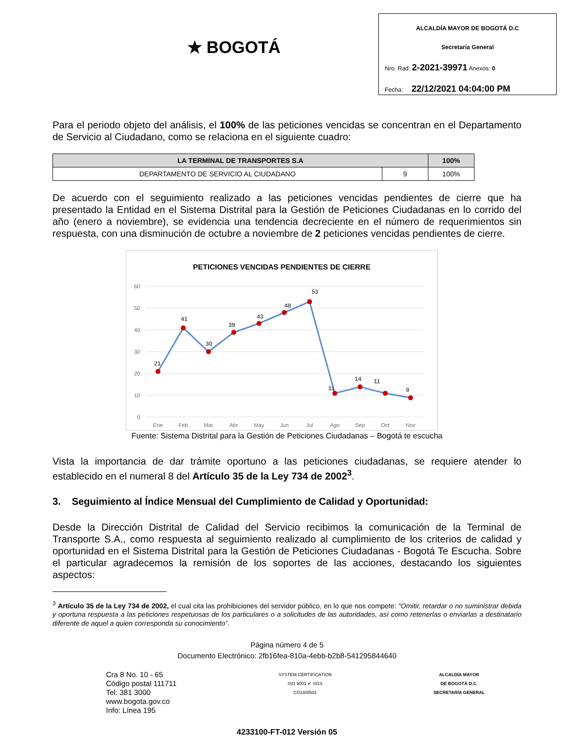★ BOGOTÁ
ALCALDÍA MAYOR DE BOGOTÁ D.C
Secretaría General
Nro. Rad: 2-2021-39971 Anexos: 0
Fecha: 22/12/2021 04:04:00 PM
Para el periodo objeto del análisis, el 100% de las peticiones vencidas se concentran en el Departamento de Servicio al Ciudadano, como se relaciona en el siguiente cuadro:
| LA TERMINAL DE TRANSPORTES S.A | | 100% |
| --- | --- | --- |
| DEPARTAMENTO DE SERVICIO AL CIUDADANO | 9 | 100% |
De acuerdo con el seguimiento realizado a las peticiones vencidas pendientes de cierre que ha presentado la Entidad en el Sistema Distrital para la Gestión de Peticiones Ciudadanas en lo corrido del año (enero a noviembre), se evidencia una tendencia decreciente en el número de requerimientos sin respuesta, con una disminución de octubre a noviembre de 2 peticiones vencidas pendientes de cierre.
PETICIONES VENCIDAS PENDIENTES DE CIERRE
60
50
40
30
20
10
0
21
41
30
39
43
48
53
11
14
11
9
Ene
Feb
Mar
Abr
May
Jun
Jul
Ago
Sep
Oct
Nov
Fuente: Sistema Distrital para la Gestión de Peticiones Ciudadanas – Bogotá te escucha
Vista la importancia de dar trámite oportuno a las peticiones ciudadanas, se requiere atender lo establecido en el numeral 8 del Artículo 35 de la Ley 734 de 2002<sup>3</sup>.
3. Seguimiento al Índice Mensual del Cumplimiento de Calidad y Oportunidad:
Desde la Dirección Distrital de Calidad del Servicio recibimos la comunicación de la Terminal de Transporte S.A., como respuesta al seguimiento realizado al cumplimiento de los criterios de calidad y oportunidad en el Sistema Distrital para la Gestión de Peticiones Ciudadanas - Bogotá Te Escucha. Sobre el particular agradecemos la remisión de los soportes de las acciones, destacando los siguientes aspectos:
<sup>3</sup> Artículo 35 de la Ley 734 de 2002, el cual cita las prohibiciones del servidor público, en lo que nos compete: “Omitir, retardar o no suministrar debida y oportuna respuesta a las peticiones respetuosas de los particulares o a solicitudes de las autoridades, así como retenerlas o enviarlas a destinatario diferente de aquel a quien corresponda su conocimiento”.
Página número 4 de 5
Documento Electrónico: 2fb16fea-810a-4ebb-b2b8-541295844640
Cra 8 No. 10 - 65
Código postal 111711
Tel: 381 3000
www.bogota.gov.co
Info: Línea 195
SYSTEM CERTIFICATION
ISO 9001 ✔ SGS
CO18/8583
ALCALDÍA MAYOR
DE BOGOTÁ D.C.
SECRETARÍA GENERAL
4233100-FT-012 Versión 05